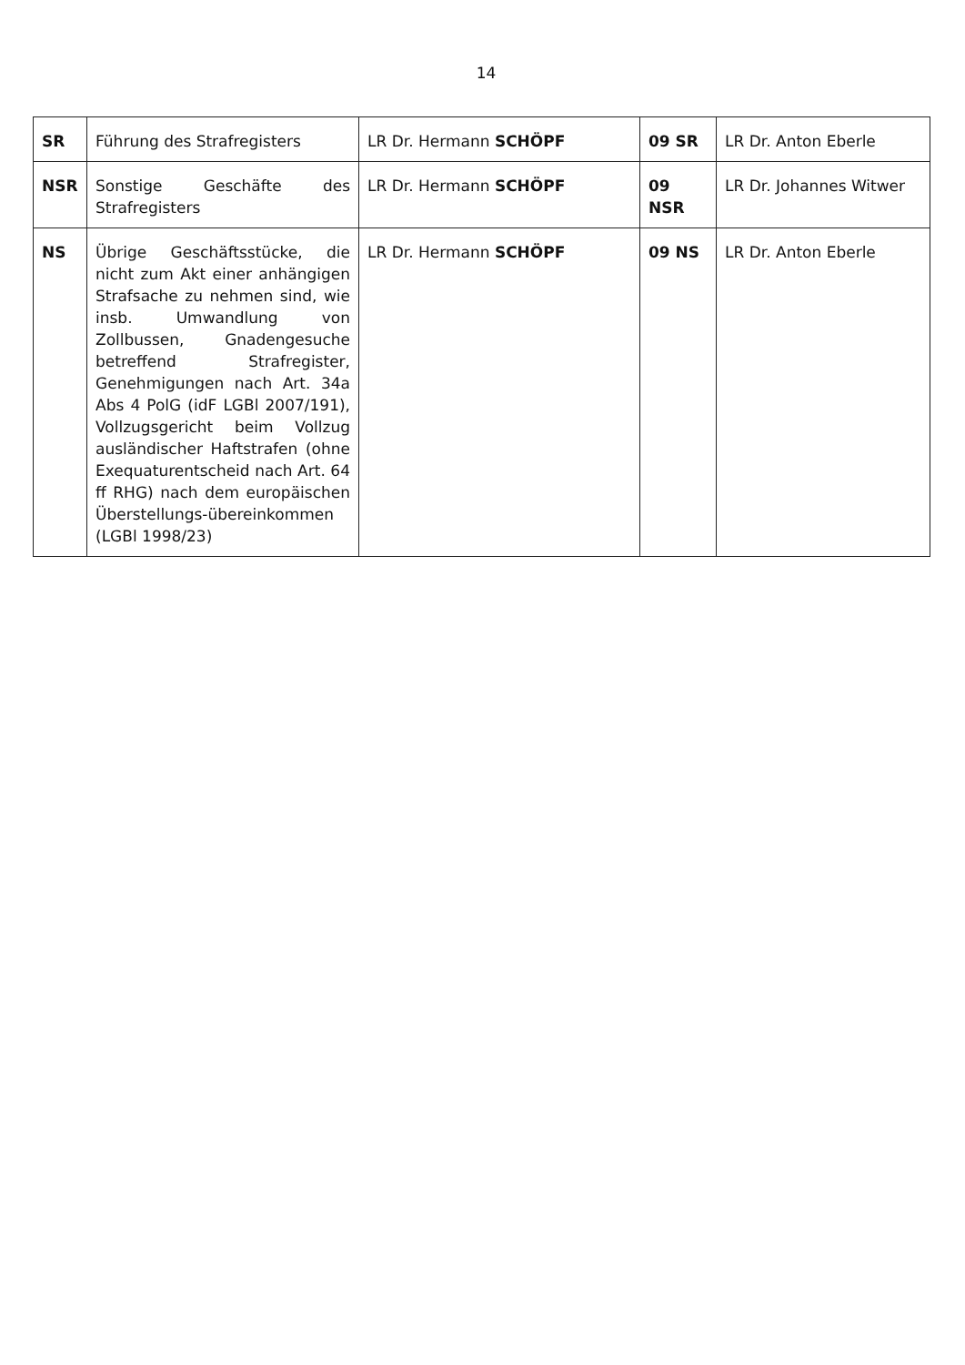14
| SR | Führung des Strafregisters | LR Dr. Hermann SCHÖPF | 09 SR | LR Dr. Anton Eberle |
| NSR | Sonstige Geschäfte des Strafregisters | LR Dr. Hermann SCHÖPF | 09 NSR | LR Dr. Johannes Witwer |
| NS | Übrige Geschäftsstücke, die nicht zum Akt einer anhängigen Strafsache zu nehmen sind, wie insb. Umwandlung von Zollbussen, Gnadengesuche betreffend Strafregister, Genehmigungen nach Art. 34a Abs 4 PolG (idF LGBl 2007/191), Vollzugsgericht beim Vollzug ausländischer Haftstrafen (ohne Exequaturentscheid nach Art. 64 ff RHG) nach dem europäischen Überstellungs-übereinkommen (LGBl 1998/23) | LR Dr. Hermann SCHÖPF | 09 NS | LR Dr. Anton Eberle |